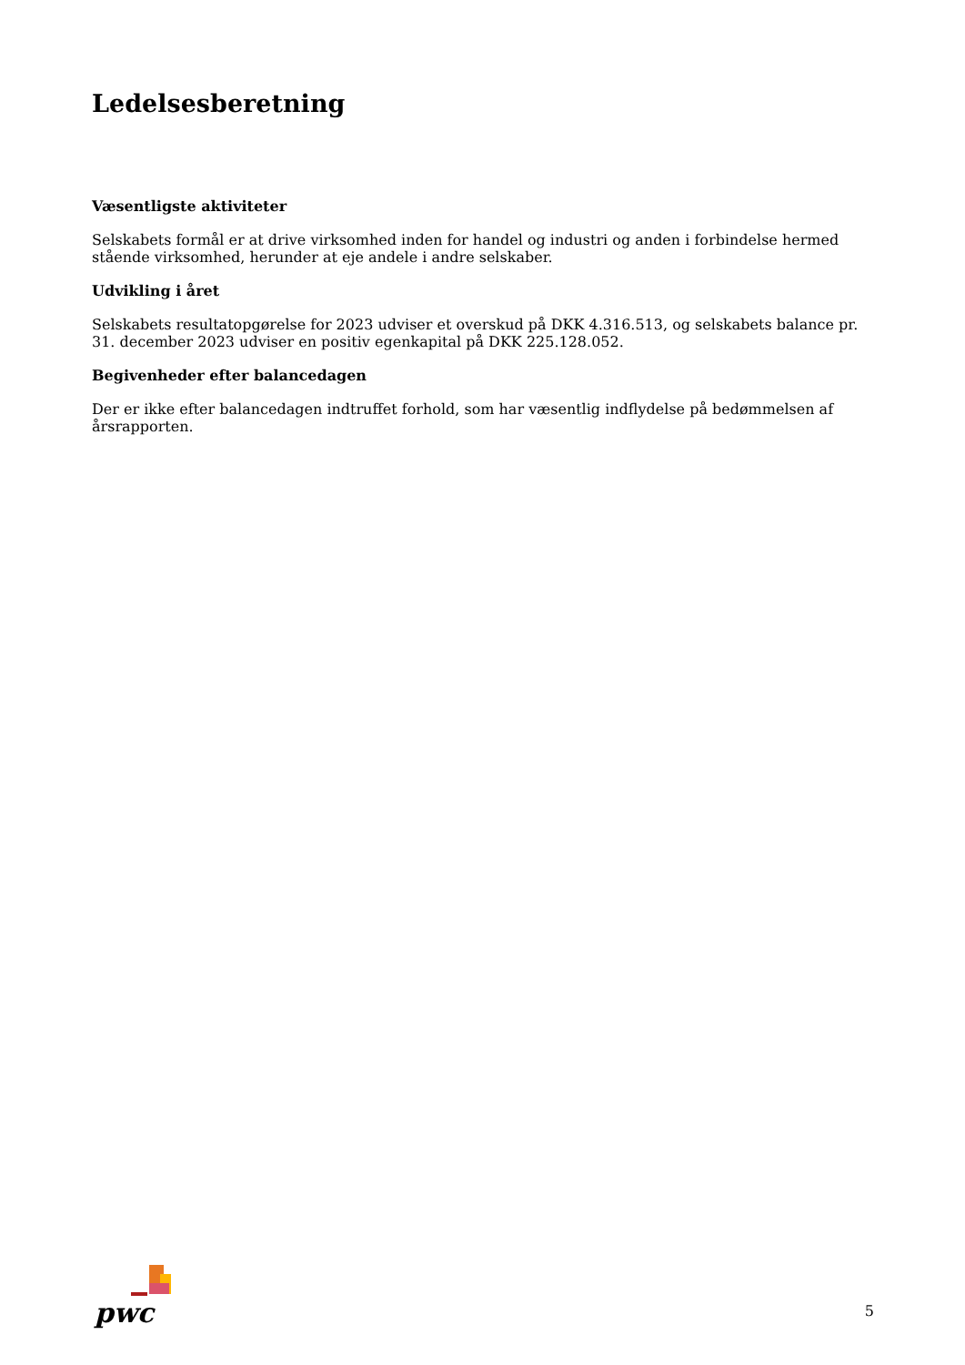Ledelsesberetning
Væsentligste aktiviteter
Selskabets formål er at drive virksomhed inden for handel og industri og anden i forbindelse hermed stående virksomhed, herunder at eje andele i andre selskaber.
Udvikling i året
Selskabets resultatopgørelse for 2023 udviser et overskud på DKK 4.316.513, og selskabets balance pr. 31. december 2023 udviser en positiv egenkapital på DKK 225.128.052.
Begivenheder efter balancedagen
Der er ikke efter balancedagen indtruffet forhold, som har væsentlig indflydelse på bedømmelsen af årsrapporten.
pwc
5